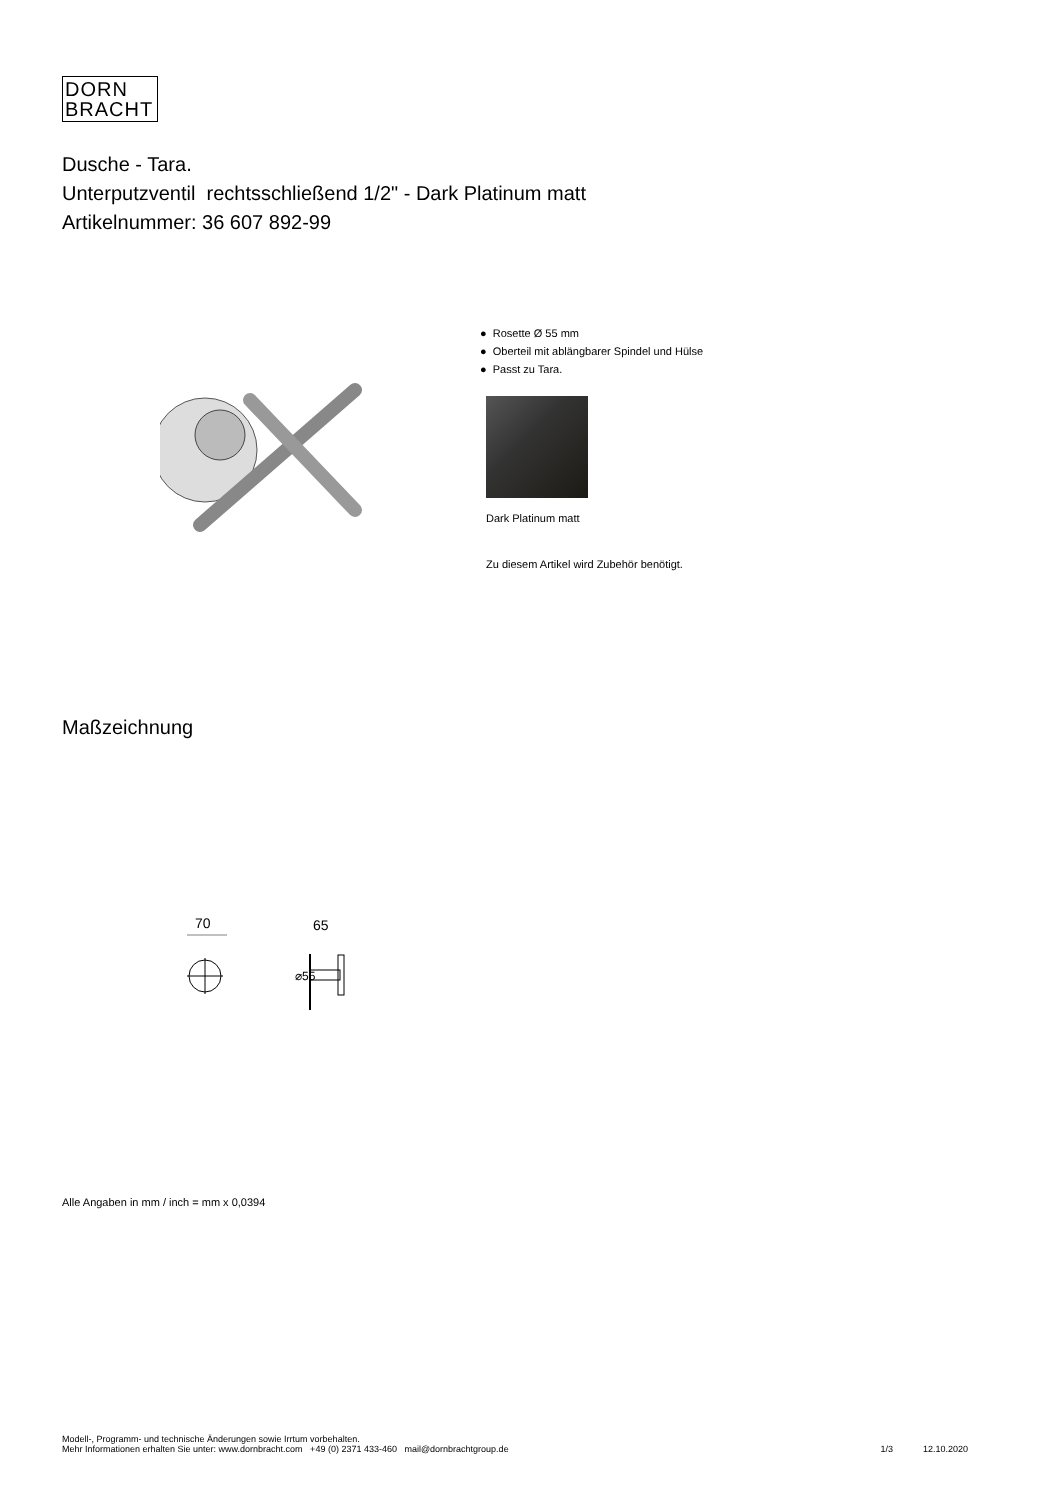DORN
BRACHT
Dusche - Tara.
Unterputzventil rechtsschließend 1/2" - Dark Platinum matt
Artikelnummer: 36 607 892-99
● Rosette Ø 55 mm
● Oberteil mit ablängbarer Spindel und Hülse
● Passt zu Tara.
Dark Platinum matt
Zu diesem Artikel wird Zubehör benötigt.
Maßzeichnung
70
65
⌀55
Alle Angaben in mm / inch = mm x 0,0394
Modell-, Programm- und technische Änderungen sowie Irrtum vorbehalten.
Mehr Informationen erhalten Sie unter: www.dornbracht.com +49 (0) 2371 433-460 mail@dornbrachtgroup.de 1/3 12.10.2020